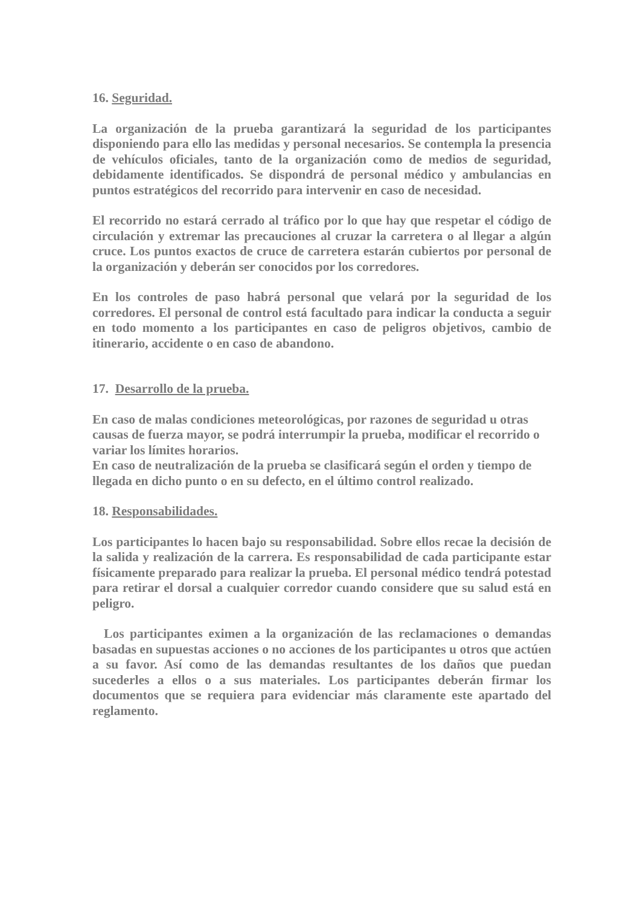16. Seguridad.
La organización de la prueba garantizará la seguridad de los participantes disponiendo para ello las medidas y personal necesarios. Se contempla la presencia de vehículos oficiales, tanto de la organización como de medios de seguridad, debidamente identificados. Se dispondrá de personal médico y ambulancias en puntos estratégicos del recorrido para intervenir en caso de necesidad.
El recorrido no estará cerrado al tráfico por lo que hay que respetar el código de circulación y extremar las precauciones al cruzar la carretera o al llegar a algún cruce. Los puntos exactos de cruce de carretera estarán cubiertos por personal de la organización y deberán ser conocidos por los corredores.
En los controles de paso habrá personal que velará por la seguridad de los corredores. El personal de control está facultado para indicar la conducta a seguir en todo momento a los participantes en caso de peligros objetivos, cambio de itinerario, accidente o en caso de abandono.
17. Desarrollo de la prueba.
En caso de malas condiciones meteorológicas, por razones de seguridad u otras causas de fuerza mayor, se podrá interrumpir la prueba, modificar el recorrido o variar los límites horarios.
En caso de neutralización de la prueba se clasificará según el orden y tiempo de llegada en dicho punto o en su defecto, en el último control realizado.
18. Responsabilidades.
Los participantes lo hacen bajo su responsabilidad. Sobre ellos recae la decisión de la salida y realización de la carrera. Es responsabilidad de cada participante estar físicamente preparado para realizar la prueba. El personal médico tendrá potestad para retirar el dorsal a cualquier corredor cuando considere que su salud está en peligro.
Los participantes eximen a la organización de las reclamaciones o demandas basadas en supuestas acciones o no acciones de los participantes u otros que actúen a su favor. Así como de las demandas resultantes de los daños que puedan sucederles a ellos o a sus materiales. Los participantes deberán firmar los documentos que se requiera para evidenciar más claramente este apartado del reglamento.